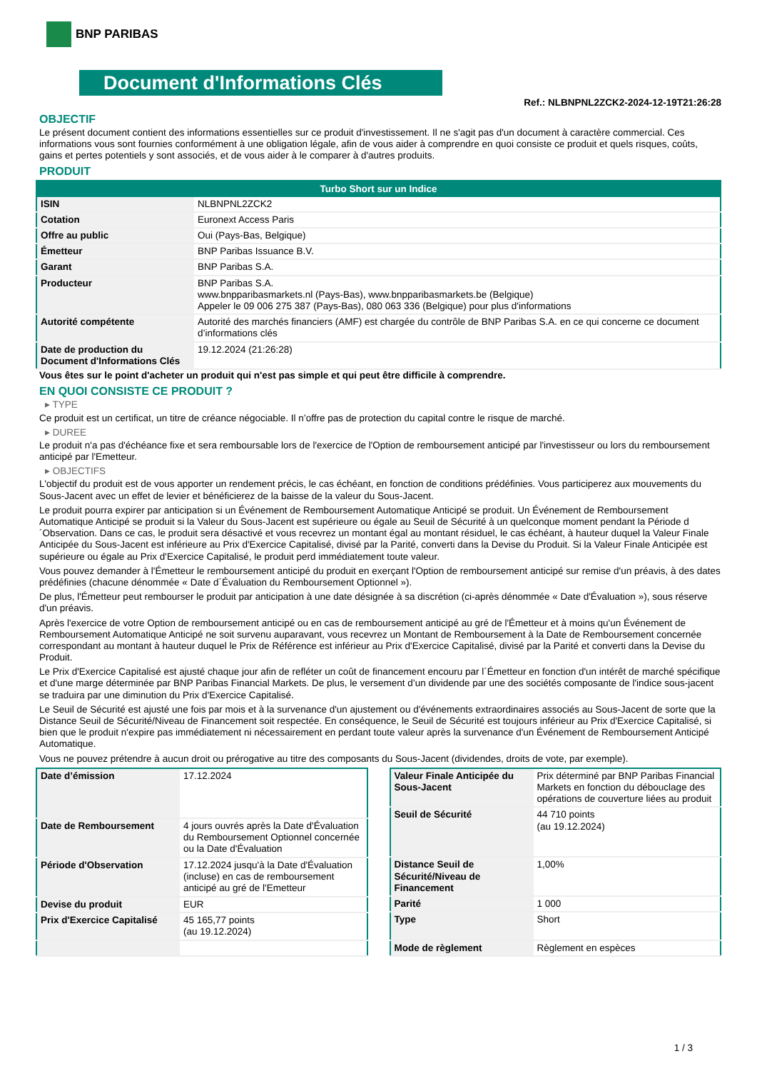BNP PARIBAS
Document d'Informations Clés
Ref.: NLBNPNL2ZCK2-2024-12-19T21:26:28
OBJECTIF
Le présent document contient des informations essentielles sur ce produit d'investissement. Il ne s'agit pas d'un document à caractère commercial. Ces informations vous sont fournies conformément à une obligation légale, afin de vous aider à comprendre en quoi consiste ce produit et quels risques, coûts, gains et pertes potentiels y sont associés, et de vous aider à le comparer à d'autres produits.
PRODUIT
| Turbo Short sur un Indice | |
| --- | --- |
| ISIN | NLBNPNL2ZCK2 |
| Cotation | Euronext Access Paris |
| Offre au public | Oui (Pays-Bas, Belgique) |
| Émetteur | BNP Paribas Issuance B.V. |
| Garant | BNP Paribas S.A. |
| Producteur | BNP Paribas S.A. www.bnpparibasmarkets.nl (Pays-Bas), www.bnpparibasmarkets.be (Belgique) Appeler le 09 006 275 387 (Pays-Bas), 080 063 336 (Belgique) pour plus d'informations |
| Autorité compétente | Autorité des marchés financiers (AMF) est chargée du contrôle de BNP Paribas S.A. en ce qui concerne ce document d’informations clés |
| Date de production du Document d'Informations Clés | 19.12.2024 (21:26:28) |
Vous êtes sur le point d'acheter un produit qui n'est pas simple et qui peut être difficile à comprendre.
EN QUOI CONSISTE CE PRODUIT ?
▸ TYPE
Ce produit est un certificat, un titre de créance négociable. Il n’offre pas de protection du capital contre le risque de marché.
▸ DUREE
Le produit n'a pas d'échéance fixe et sera remboursable lors de l'exercice de l'Option de remboursement anticipé par l'investisseur ou lors du remboursement anticipé par l'Emetteur.
▸ OBJECTIFS
L'objectif du produit est de vous apporter un rendement précis, le cas échéant, en fonction de conditions prédéfinies. Vous participerez aux mouvements du Sous-Jacent avec un effet de levier et bénéficierez de la baisse de la valeur du Sous-Jacent.
Le produit pourra expirer par anticipation si un Événement de Remboursement Automatique Anticipé se produit. Un Événement de Remboursement Automatique Anticipé se produit si la Valeur du Sous-Jacent est supérieure ou égale au Seuil de Sécurité à un quelconque moment pendant la Période d´Observation. Dans ce cas, le produit sera désactivé et vous recevrez un montant égal au montant résiduel, le cas échéant, à hauteur duquel la Valeur Finale Anticipée du Sous-Jacent est inférieure au Prix d'Exercice Capitalisé, divisé par la Parité, converti dans la Devise du Produit. Si la Valeur Finale Anticipée est supérieure ou égale au Prix d'Exercice Capitalisé, le produit perd immédiatement toute valeur.
Vous pouvez demander à l'Émetteur le remboursement anticipé du produit en exerçant l'Option de remboursement anticipé sur remise d'un préavis, à des dates prédéfinies (chacune dénommée « Date d´Évaluation du Remboursement Optionnel »).
De plus, l'Émetteur peut rembourser le produit par anticipation à une date désignée à sa discrétion (ci-après dénommée « Date d'Évaluation »), sous réserve d'un préavis.
Après l'exercice de votre Option de remboursement anticipé ou en cas de remboursement anticipé au gré de l'Émetteur et à moins qu'un Événement de Remboursement Automatique Anticipé ne soit survenu auparavant, vous recevrez un Montant de Remboursement à la Date de Remboursement concernée correspondant au montant à hauteur duquel le Prix de Référence est inférieur au Prix d'Exercice Capitalisé, divisé par la Parité et converti dans la Devise du Produit.
Le Prix d'Exercice Capitalisé est ajusté chaque jour afin de refléter un coût de financement encouru par l´Émetteur en fonction d'un intérêt de marché spécifique et d'une marge déterminée par BNP Paribas Financial Markets. De plus, le versement d’un dividende par une des sociétés composante de l'indice sous-jacent se traduira par une diminution du Prix d'Exercice Capitalisé.
Le Seuil de Sécurité est ajusté une fois par mois et à la survenance d'un ajustement ou d'événements extraordinaires associés au Sous-Jacent de sorte que la Distance Seuil de Sécurité/Niveau de Financement soit respectée. En conséquence, le Seuil de Sécurité est toujours inférieur au Prix d'Exercice Capitalisé, si bien que le produit n'expire pas immédiatement ni nécessairement en perdant toute valeur après la survenance d'un Événement de Remboursement Anticipé Automatique.
Vous ne pouvez prétendre à aucun droit ou prérogative au titre des composants du Sous-Jacent (dividendes, droits de vote, par exemple).
| Date d’émission | 17.12.2024 |
| Date de Remboursement | 4 jours ouvrés après la Date d'Évaluation du Remboursement Optionnel concernée ou la Date d'Évaluation |
| Période d'Observation | 17.12.2024 jusqu'à la Date d'Évaluation (incluse) en cas de remboursement anticipé au gré de l'Emetteur |
| Devise du produit | EUR |
| Prix d'Exercice Capitalisé | 45 165,77 points (au 19.12.2024) |
| Valeur Finale Anticipée du Sous-Jacent | Prix déterminé par BNP Paribas Financial Markets en fonction du débouclage des opérations de couverture liées au produit |
| Seuil de Sécurité | 44 710 points (au 19.12.2024) |
| Distance Seuil de Sécurité/Niveau de Financement | 1,00% |
| Parité | 1 000 |
| Type | Short |
| Mode de règlement | Règlement en espèces |
1 / 3